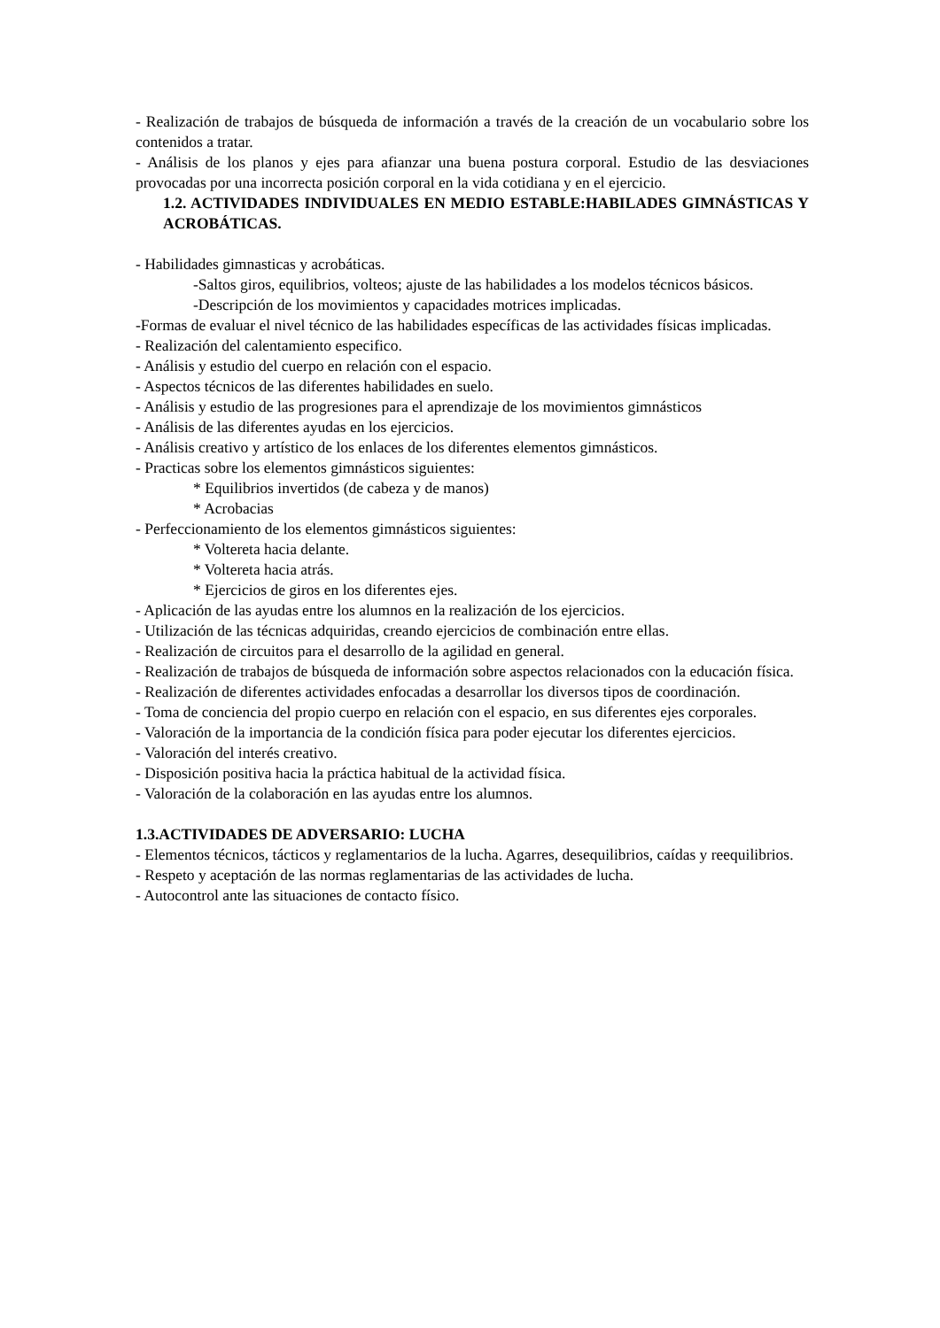- Realización de trabajos de búsqueda de información a través de la creación de un vocabulario sobre los contenidos a tratar.
- Análisis de los planos y ejes para afianzar una buena postura corporal. Estudio de las desviaciones provocadas por una incorrecta posición corporal en la vida cotidiana y en el ejercicio.
1.2. ACTIVIDADES INDIVIDUALES EN MEDIO ESTABLE:HABILADES GIMNÁSTICAS Y ACROBÁTICAS.
- Habilidades gimnasticas y acrobáticas.
-Saltos giros, equilibrios, volteos; ajuste de las habilidades a los modelos técnicos básicos.
-Descripción de los movimientos y capacidades motrices implicadas.
-Formas de evaluar el nivel técnico de las habilidades específicas de las actividades físicas implicadas.
- Realización del calentamiento especifico.
- Análisis y estudio del cuerpo en relación con el espacio.
- Aspectos técnicos de las diferentes habilidades en suelo.
- Análisis y estudio de las progresiones para el aprendizaje de los movimientos gimnásticos
- Análisis de las diferentes ayudas en los ejercicios.
- Análisis creativo y artístico de los enlaces de los diferentes elementos gimnásticos.
- Practicas sobre los elementos gimnásticos siguientes:
* Equilibrios invertidos (de cabeza y de manos)
* Acrobacias
- Perfeccionamiento de los elementos gimnásticos siguientes:
* Voltereta hacia delante.
* Voltereta hacia atrás.
* Ejercicios de giros en los diferentes ejes.
- Aplicación de las ayudas entre los alumnos en la realización de los ejercicios.
- Utilización de las técnicas adquiridas, creando ejercicios de combinación entre ellas.
- Realización de circuitos para el desarrollo de la agilidad en general.
- Realización de trabajos de búsqueda de información sobre aspectos relacionados con la educación física.
- Realización de diferentes actividades enfocadas a desarrollar los diversos tipos de coordinación.
- Toma de conciencia del propio cuerpo en relación con el espacio, en sus diferentes ejes corporales.
- Valoración de la importancia de la condición física para poder ejecutar los diferentes ejercicios.
- Valoración del interés creativo.
- Disposición positiva hacia la práctica habitual de la actividad física.
- Valoración de la colaboración en las ayudas entre los alumnos.
1.3.ACTIVIDADES DE ADVERSARIO: LUCHA
- Elementos técnicos, tácticos y reglamentarios de la lucha. Agarres, desequilibrios, caídas y reequilibrios.
- Respeto y aceptación de las normas reglamentarias de las actividades de lucha.
- Autocontrol ante las situaciones de contacto físico.